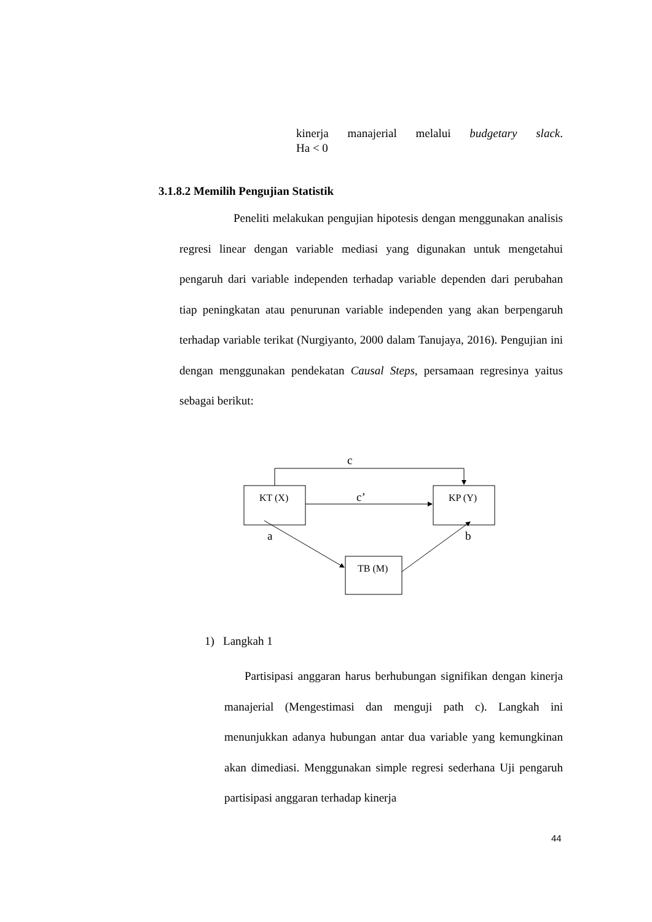kinerja manajerial melalui budgetary slack.
Ha < 0
3.1.8.2 Memilih Pengujian Statistik
Peneliti melakukan pengujian hipotesis dengan menggunakan analisis regresi linear dengan variable mediasi yang digunakan untuk mengetahui pengaruh dari variable independen terhadap variable dependen dari perubahan tiap peningkatan atau penurunan variable independen yang akan berpengaruh terhadap variable terikat (Nurgiyanto, 2000 dalam Tanujaya, 2016). Pengujian ini dengan menggunakan pendekatan Causal Steps, persamaan regresinya yaitus sebagai berikut:
KT (X)
KP (Y)
TB (M)
c
c’
a
b
1) Langkah 1
Partisipasi anggaran harus berhubungan signifikan dengan kinerja manajerial (Mengestimasi dan menguji path c). Langkah ini menunjukkan adanya hubungan antar dua variable yang kemungkinan akan dimediasi. Menggunakan simple regresi sederhana Uji pengaruh partisipasi anggaran terhadap kinerja
44